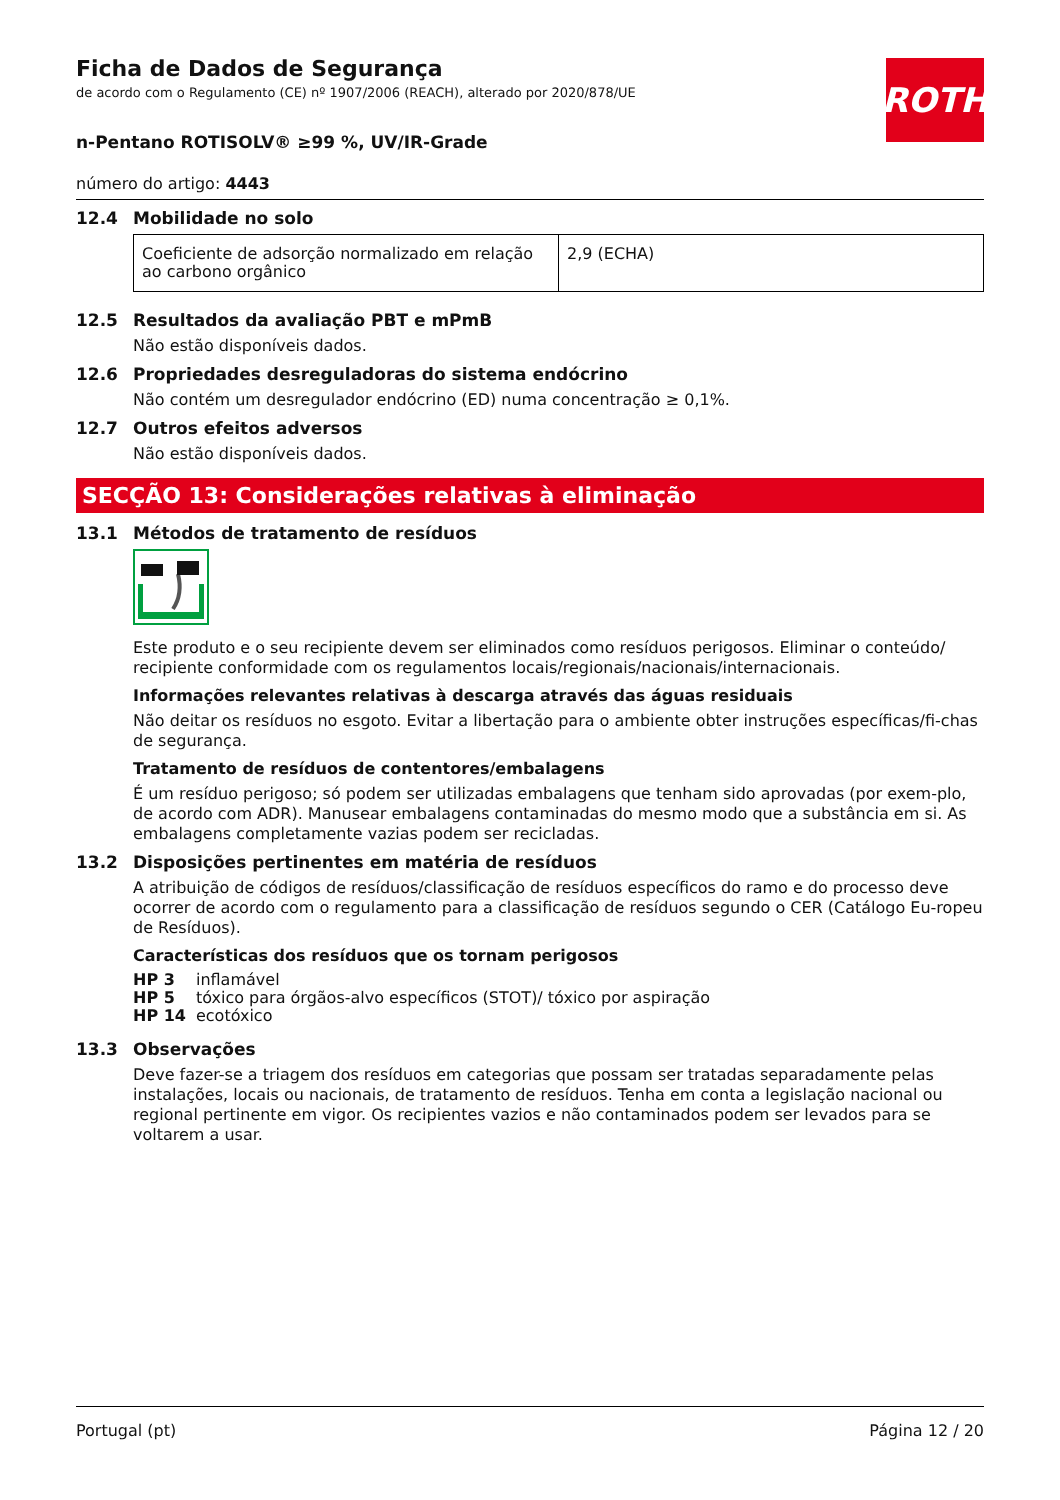ROTH
Ficha de Dados de Segurança
de acordo com o Regulamento (CE) nº 1907/2006 (REACH), alterado por 2020/878/UE
n-Pentano ROTISOLV® ≥99 %, UV/IR-Grade
número do artigo: 4443
12.4 Mobilidade no solo
| Coeficiente de adsorção normalizado em relação ao carbono orgânico | 2,9 (ECHA) |
12.5 Resultados da avaliação PBT e mPmB
Não estão disponíveis dados.
12.6 Propriedades desreguladoras do sistema endócrino
Não contém um desregulador endócrino (ED) numa concentração ≥ 0,1%.
12.7 Outros efeitos adversos
Não estão disponíveis dados.
SECÇÃO 13: Considerações relativas à eliminação
13.1 Métodos de tratamento de resíduos
Este produto e o seu recipiente devem ser eliminados como resíduos perigosos. Eliminar o conteúdo/ recipiente conformidade com os regulamentos locais/regionais/nacionais/internacionais.
Informações relevantes relativas à descarga através das águas residuais
Não deitar os resíduos no esgoto. Evitar a libertação para o ambiente obter instruções específicas/fi-chas de segurança.
Tratamento de resíduos de contentores/embalagens
É um resíduo perigoso; só podem ser utilizadas embalagens que tenham sido aprovadas (por exem-plo, de acordo com ADR). Manusear embalagens contaminadas do mesmo modo que a substância em si. As embalagens completamente vazias podem ser recicladas.
13.2 Disposições pertinentes em matéria de resíduos
A atribuição de códigos de resíduos/classificação de resíduos específicos do ramo e do processo deve ocorrer de acordo com o regulamento para a classificação de resíduos segundo o CER (Catálogo Eu-ropeu de Resíduos).
Características dos resíduos que os tornam perigosos
| HP 3 | inflamável |
| HP 5 | tóxico para órgãos-alvo específicos (STOT)/ tóxico por aspiração |
| HP 14 | ecotóxico |
13.3 Observações
Deve fazer-se a triagem dos resíduos em categorias que possam ser tratadas separadamente pelas instalações, locais ou nacionais, de tratamento de resíduos. Tenha em conta a legislação nacional ou regional pertinente em vigor. Os recipientes vazios e não contaminados podem ser levados para se voltarem a usar.
Portugal (pt) Página 12 / 20